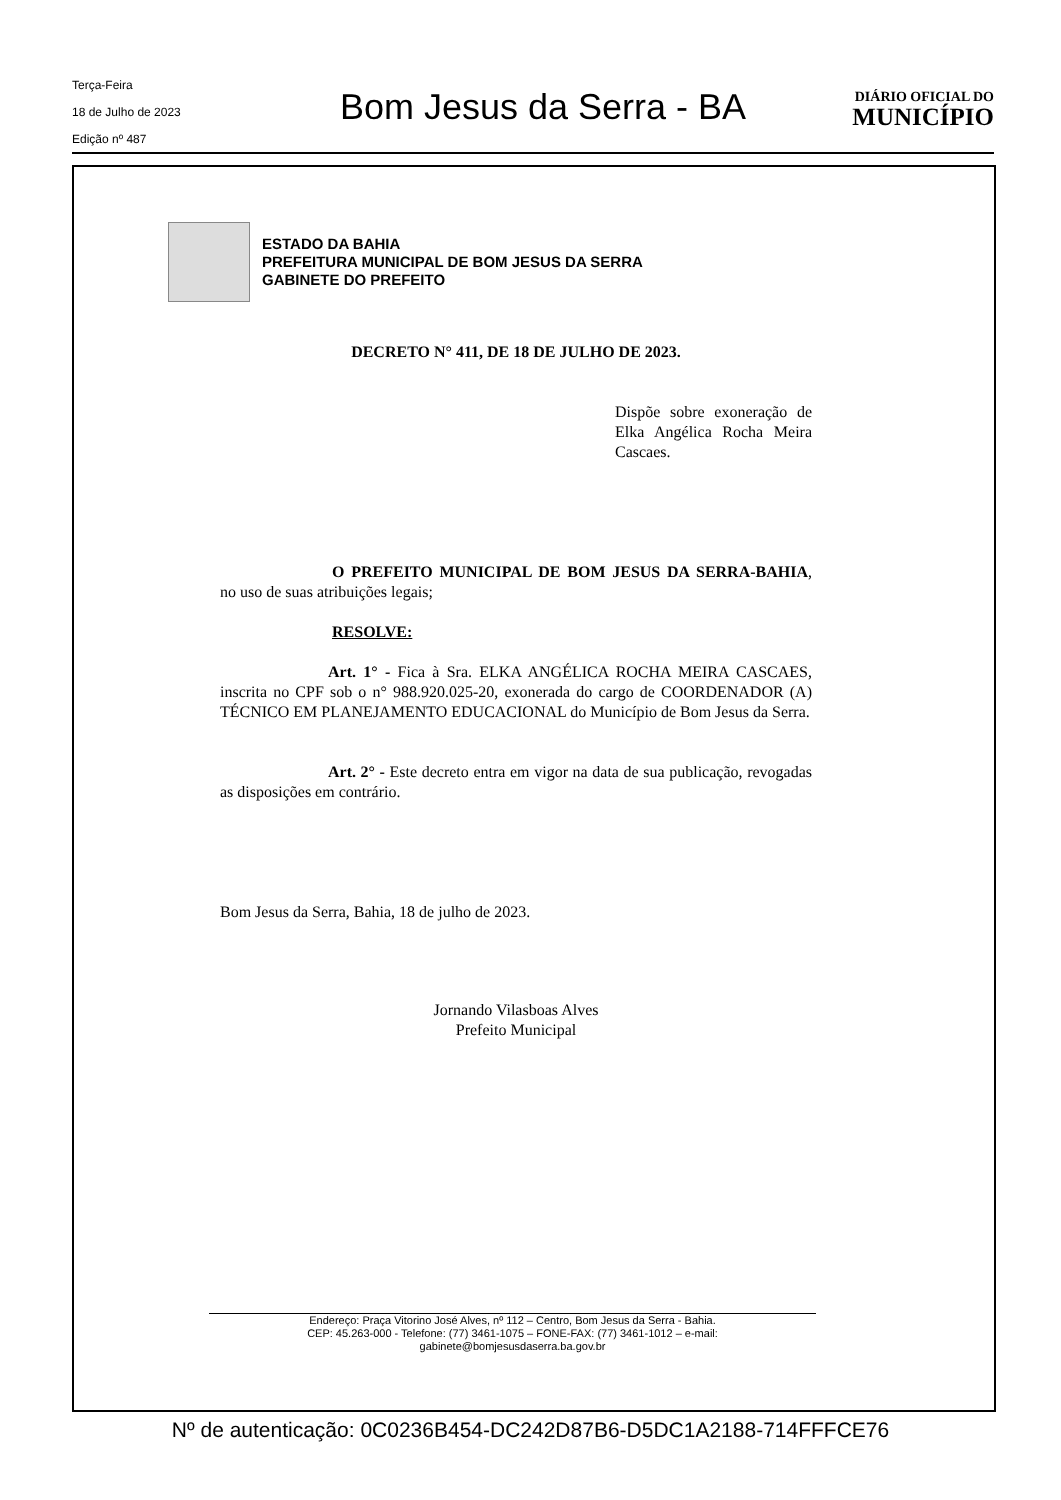Terça-Feira
18 de Julho de 2023
Edição nº 487
Bom Jesus da Serra - BA
DIÁRIO OFICIAL DO
MUNICÍPIO
ESTADO DA BAHIA
PREFEITURA MUNICIPAL DE BOM JESUS DA SERRA
GABINETE DO PREFEITO
DECRETO N° 411, DE 18 DE JULHO DE 2023.
Dispõe sobre exoneração de Elka Angélica Rocha Meira Cascaes.
O PREFEITO MUNICIPAL DE BOM JESUS DA SERRA-BAHIA, no uso de suas atribuições legais;
RESOLVE:
Art. 1° - Fica à Sra. ELKA ANGÉLICA ROCHA MEIRA CASCAES, inscrita no CPF sob o n° 988.920.025-20, exonerada do cargo de COORDENADOR (A) TÉCNICO EM PLANEJAMENTO EDUCACIONAL do Município de Bom Jesus da Serra.
Art. 2° - Este decreto entra em vigor na data de sua publicação, revogadas as disposições em contrário.
Bom Jesus da Serra, Bahia, 18 de julho de 2023.
Jornando Vilasboas Alves
Prefeito Municipal
Endereço: Praça Vitorino José Alves, nº 112 – Centro, Bom Jesus da Serra - Bahia.
CEP: 45.263-000 - Telefone: (77) 3461-1075 – FONE-FAX: (77) 3461-1012 – e-mail:
gabinete@bomjesusdaserra.ba.gov.br
Nº de autenticação: 0C0236B454-DC242D87B6-D5DC1A2188-714FFFCE76